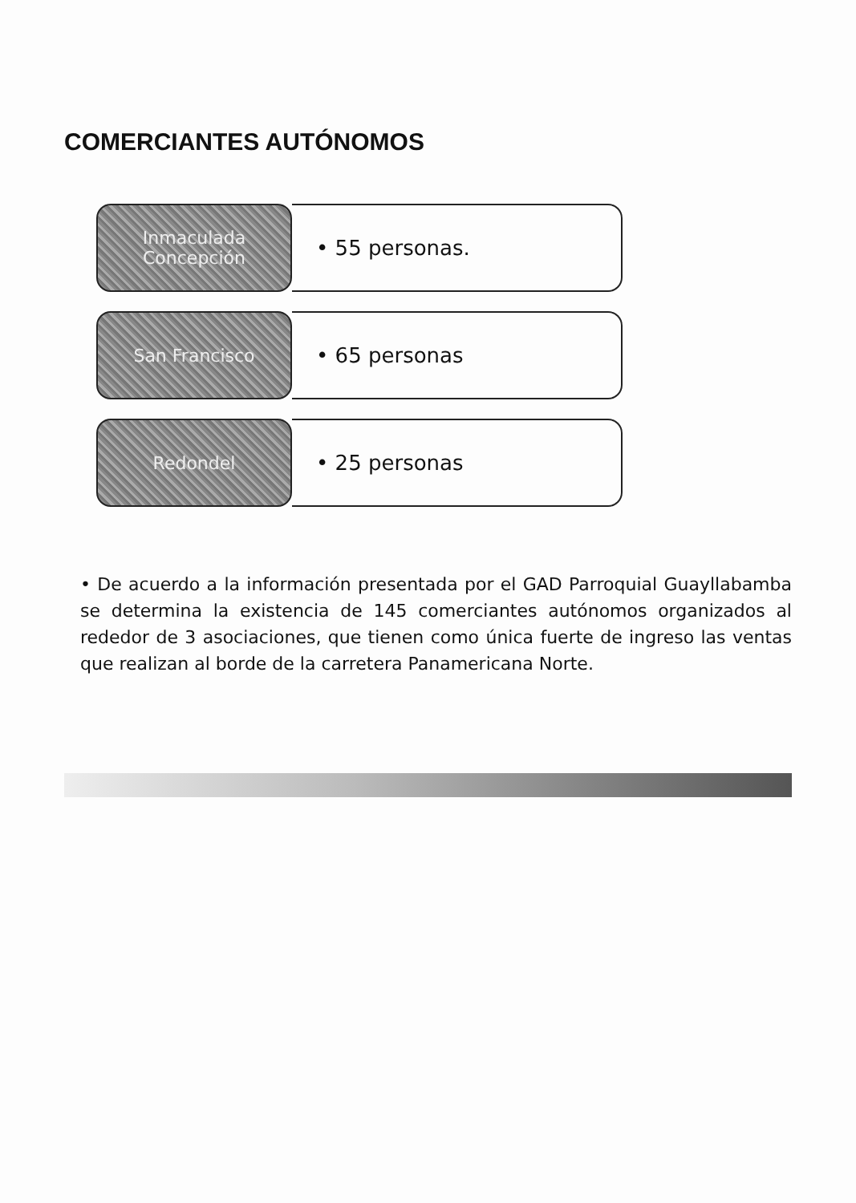COMERCIANTES AUTÓNOMOS
Inmaculada Concepción
• 55 personas.
San Francisco
• 65 personas
Redondel
• 25 personas
• De acuerdo a la información presentada por el GAD Parroquial Guayllabamba se determina la existencia de 145 comerciantes autónomos organizados al rededor de 3 asociaciones, que tienen como única fuerte de ingreso las ventas que realizan al borde de la carretera Panamericana Norte.